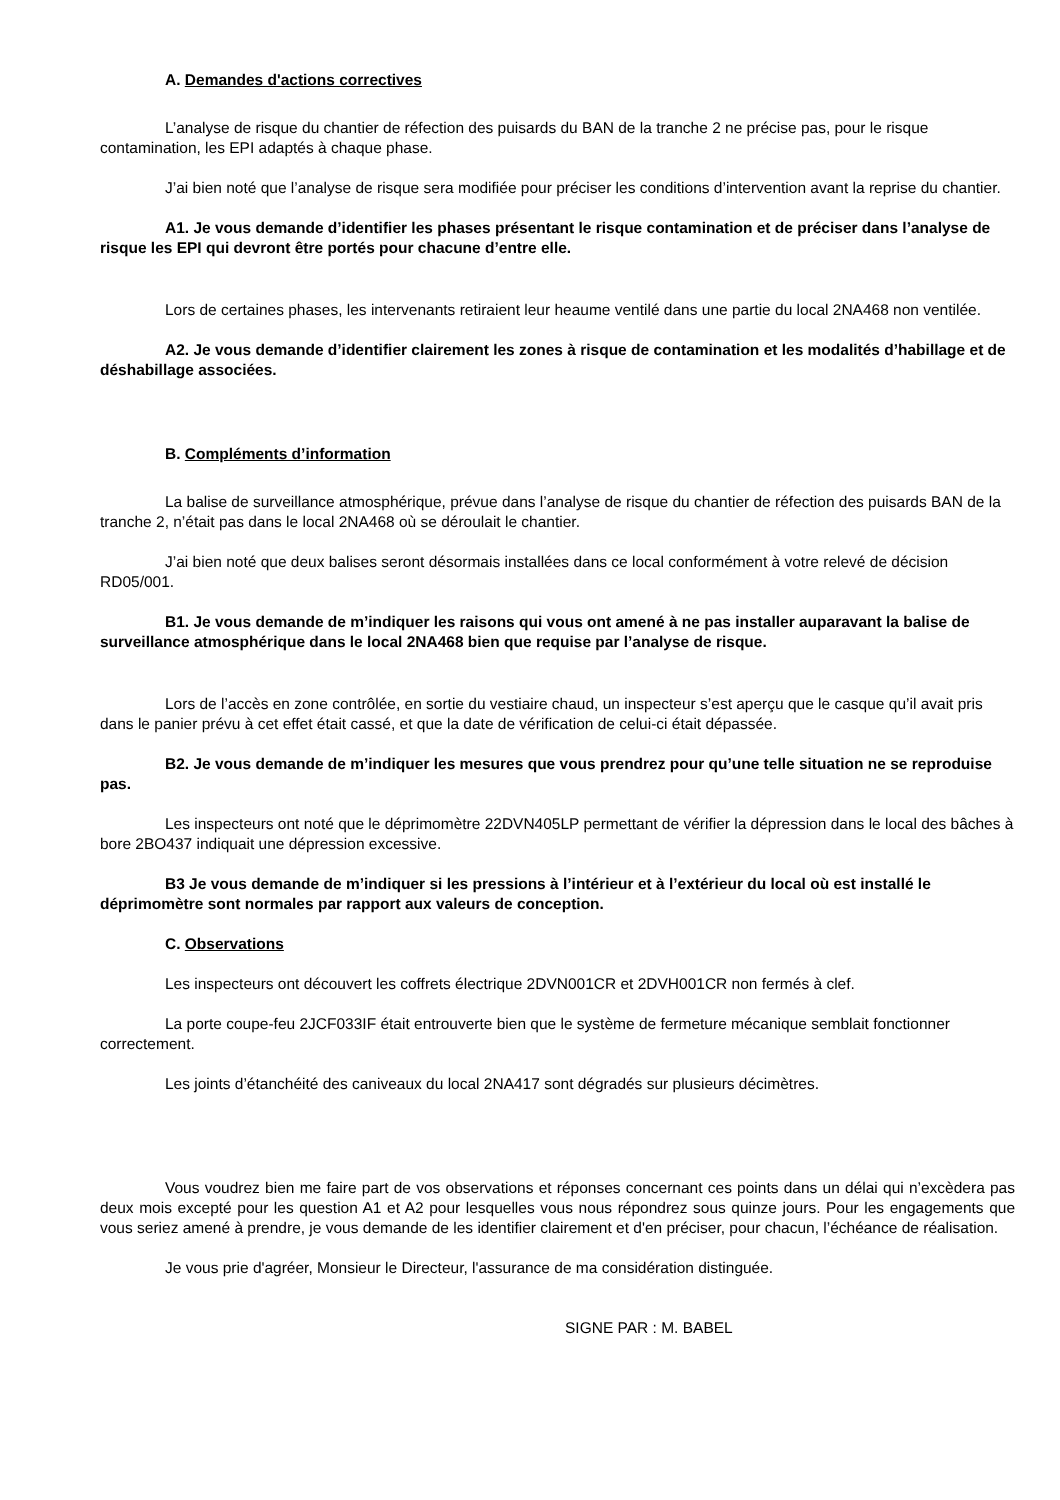A. Demandes d'actions correctives
L’analyse de risque du chantier de réfection des puisards du BAN de la tranche 2 ne précise pas, pour le risque contamination, les EPI adaptés à chaque phase.
J’ai bien noté que l’analyse de risque sera modifiée pour préciser les conditions d’intervention avant la reprise du chantier.
A1. Je vous demande d’identifier les phases présentant le risque contamination et de préciser dans l’analyse de risque les EPI qui devront être portés pour chacune d’entre elle.
Lors de certaines phases, les intervenants retiraient leur heaume ventilé dans une partie du local 2NA468 non ventilée.
A2. Je vous demande d’identifier clairement les zones à risque de contamination et les modalités d’habillage et de déshabillage associées.
B. Compléments d’information
La balise de surveillance atmosphérique, prévue dans l’analyse de risque du chantier de réfection des puisards BAN de la tranche 2, n’était pas dans le local 2NA468 où se déroulait le chantier.
J’ai bien noté que deux balises seront désormais installées dans ce local conformément à votre relevé de décision RD05/001.
B1. Je vous demande de m’indiquer les raisons qui vous ont amené à ne pas installer auparavant la balise de surveillance atmosphérique dans le local 2NA468 bien que requise par l’analyse de risque.
Lors de l’accès en zone contrôlée, en sortie du vestiaire chaud, un inspecteur s’est aperçu que le casque qu’il avait pris dans le panier prévu à cet effet était cassé, et que la date de vérification de celui-ci était dépassée.
B2. Je vous demande de m’indiquer les mesures que vous prendrez pour qu’une telle situation ne se reproduise pas.
Les inspecteurs ont noté que le déprimomètre 22DVN405LP permettant de vérifier la dépression dans le local des bâches à bore 2BO437 indiquait une dépression excessive.
B3 Je vous demande de m’indiquer si les pressions à l’intérieur et à l’extérieur du local où est installé le déprimomètre sont normales par rapport aux valeurs de conception.
C. Observations
Les inspecteurs ont découvert les coffrets électrique 2DVN001CR et 2DVH001CR non fermés à clef.
La porte coupe-feu 2JCF033IF était entrouverte bien que le système de fermeture mécanique semblait fonctionner correctement.
Les joints d’étanchéité des caniveaux du local 2NA417 sont dégradés sur plusieurs décimètres.
Vous voudrez bien me faire part de vos observations et réponses concernant ces points dans un délai qui n’excèdera pas deux mois excepté pour les question A1 et A2 pour lesquelles vous nous répondrez sous quinze jours. Pour les engagements que vous seriez amené à prendre, je vous demande de les identifier clairement et d'en préciser, pour chacun, l’échéance de réalisation.
Je vous prie d'agréer, Monsieur le Directeur, l'assurance de ma considération distinguée.
SIGNE PAR : M. BABEL